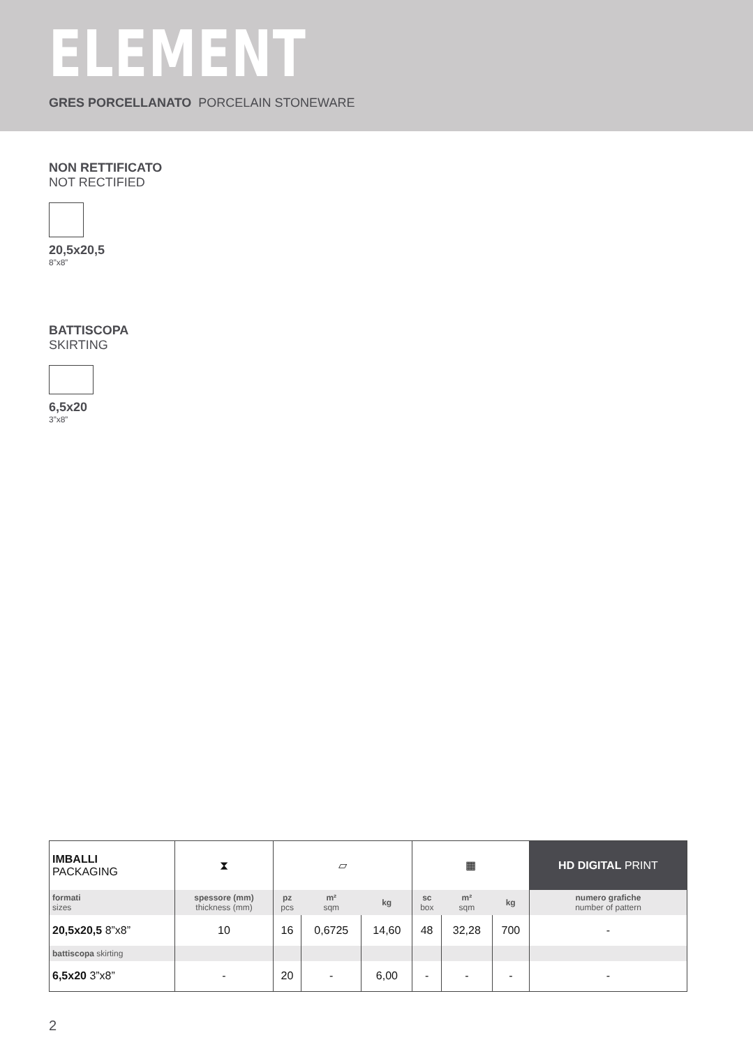ELEMENT
GRES PORCELLANATO PORCELAIN STONEWARE
NON RETTIFICATO
NOT RECTIFIED
20,5x20,5
8”x8”
BATTISCOPA
SKIRTING
6,5x20
3”x8”
| IMBALLI PACKAGING | ⧗ | ▱ | | | ▦ | | | HD DIGITAL PRINT |
| formati sizes | spessore (mm) thickness (mm) | pz pcs | m² sqm | kg | sc box | m² sqm | kg | numero grafiche number of pattern |
| 20,5x20,5 8”x8” | 10 | 16 | 0,6725 | 14,60 | 48 | 32,28 | 700 | - |
| battiscopa skirting | | | | | | | | |
| 6,5x20 3”x8” | - | 20 | - | 6,00 | - | - | - | - |
2